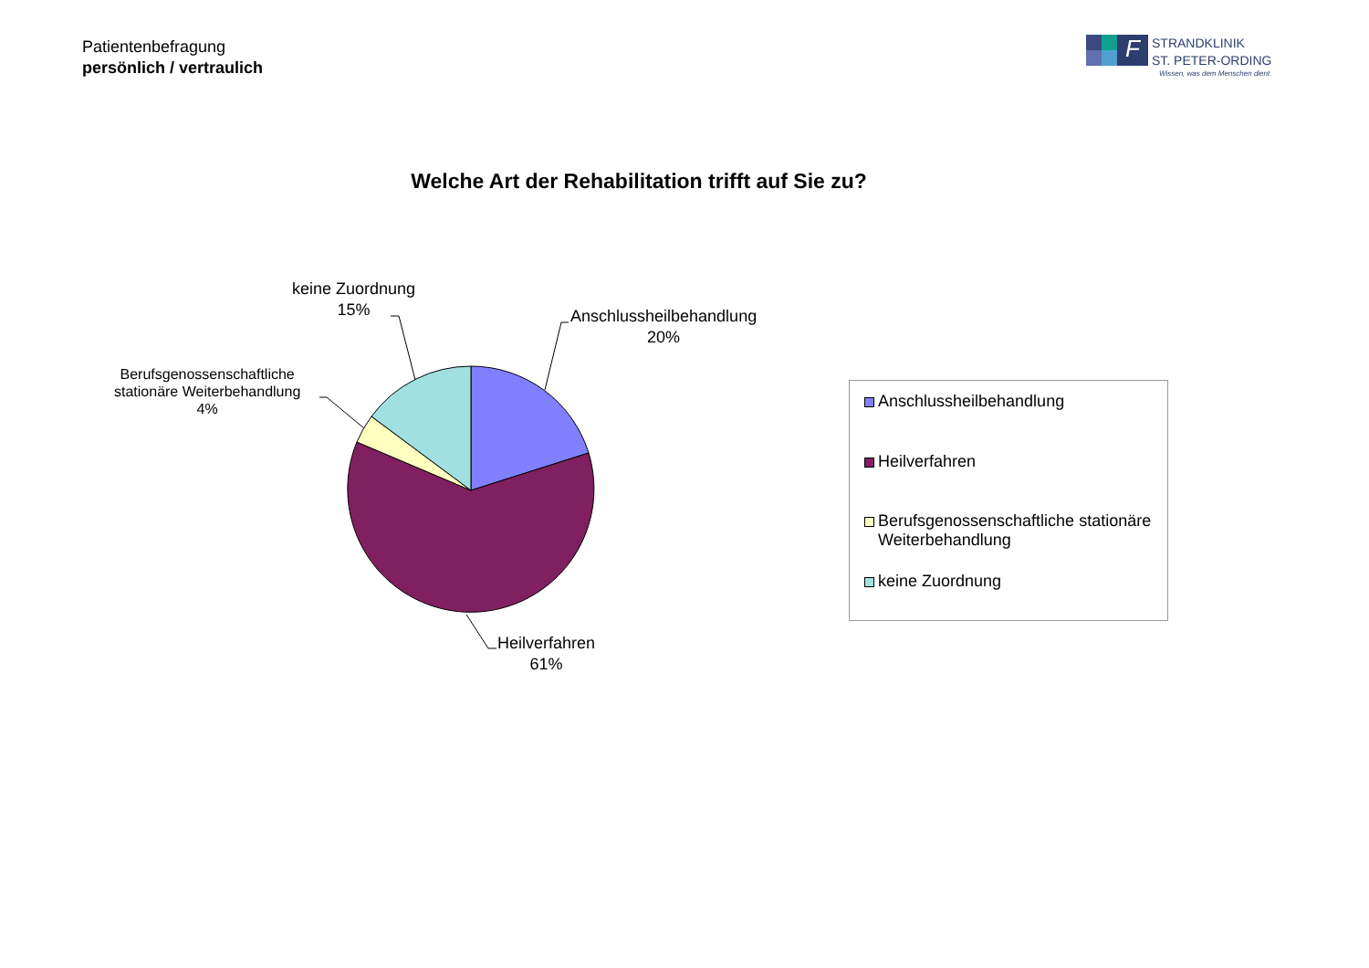Patientenbefragung
persönlich / vertraulich
F
STRANDKLINIK
ST. PETER-ORDING
Wissen, was dem Menschen dient.
Welche Art der Rehabilitation trifft auf Sie zu?
keine Zuordnung
15%
Anschlussheilbehandlung
20%
Berufsgenossenschaftliche
stationäre Weiterbehandlung
4%
Heilverfahren
61%
Anschlussheilbehandlung
Heilverfahren
Berufsgenossenschaftliche stationäre
Weiterbehandlung
keine Zuordnung